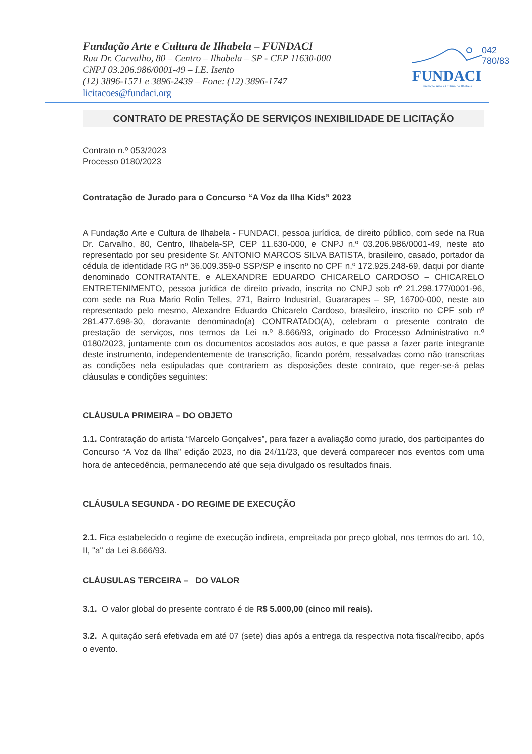042
780/83
Fundação Arte e Cultura de Ilhabela – FUNDACI
Rua Dr. Carvalho, 80 – Centro – Ilhabela – SP - CEP 11630-000
CNPJ 03.206.986/0001-49 – I.E. Isento
(12) 3896-1571 e 3896-2439 – Fone: (12) 3896-1747
licitacoes@fundaci.org
FUNDACI
Fundação Arte e Cultura de Ilhabela
CONTRATO DE PRESTAÇÃO DE SERVIÇOS INEXIBILIDADE DE LICITAÇÃO
Contrato n.º 053/2023
Processo 0180/2023
Contratação de Jurado para o Concurso “A Voz da Ilha Kids” 2023
A Fundação Arte e Cultura de Ilhabela - FUNDACI, pessoa jurídica, de direito público, com sede na Rua Dr. Carvalho, 80, Centro, Ilhabela-SP, CEP 11.630-000, e CNPJ n.º 03.206.986/0001-49, neste ato representado por seu presidente Sr. ANTONIO MARCOS SILVA BATISTA, brasileiro, casado, portador da cédula de identidade RG nº 36.009.359-0 SSP/SP e inscrito no CPF n.º 172.925.248-69, daqui por diante denominado CONTRATANTE, e ALEXANDRE EDUARDO CHICARELO CARDOSO – CHICARELO ENTRETENIMENTO, pessoa jurídica de direito privado, inscrita no CNPJ sob nº 21.298.177/0001-96, com sede na Rua Mario Rolin Telles, 271, Bairro Industrial, Guararapes – SP, 16700-000, neste ato representado pelo mesmo, Alexandre Eduardo Chicarelo Cardoso, brasileiro, inscrito no CPF sob nº 281.477.698-30, doravante denominado(a) CONTRATADO(A), celebram o presente contrato de prestação de serviços, nos termos da Lei n.º 8.666/93, originado do Processo Administrativo n.º 0180/2023, juntamente com os documentos acostados aos autos, e que passa a fazer parte integrante deste instrumento, independentemente de transcrição, ficando porém, ressalvadas como não transcritas as condições nela estipuladas que contrariem as disposições deste contrato, que reger-se-á pelas cláusulas e condições seguintes:
CLÁUSULA PRIMEIRA – DO OBJETO
1.1. Contratação do artista “Marcelo Gonçalves”, para fazer a avaliação como jurado, dos participantes do Concurso “A Voz da Ilha” edição 2023, no dia 24/11/23, que deverá comparecer nos eventos com uma hora de antecedência, permanecendo até que seja divulgado os resultados finais.
CLÁUSULA SEGUNDA - DO REGIME DE EXECUÇÃO
2.1. Fica estabelecido o regime de execução indireta, empreitada por preço global, nos termos do art. 10, II, "a" da Lei 8.666/93.
CLÁUSULAS TERCEIRA – DO VALOR
3.1. O valor global do presente contrato é de R$ 5.000,00 (cinco mil reais).
3.2. A quitação será efetivada em até 07 (sete) dias após a entrega da respectiva nota fiscal/recibo, após o evento.